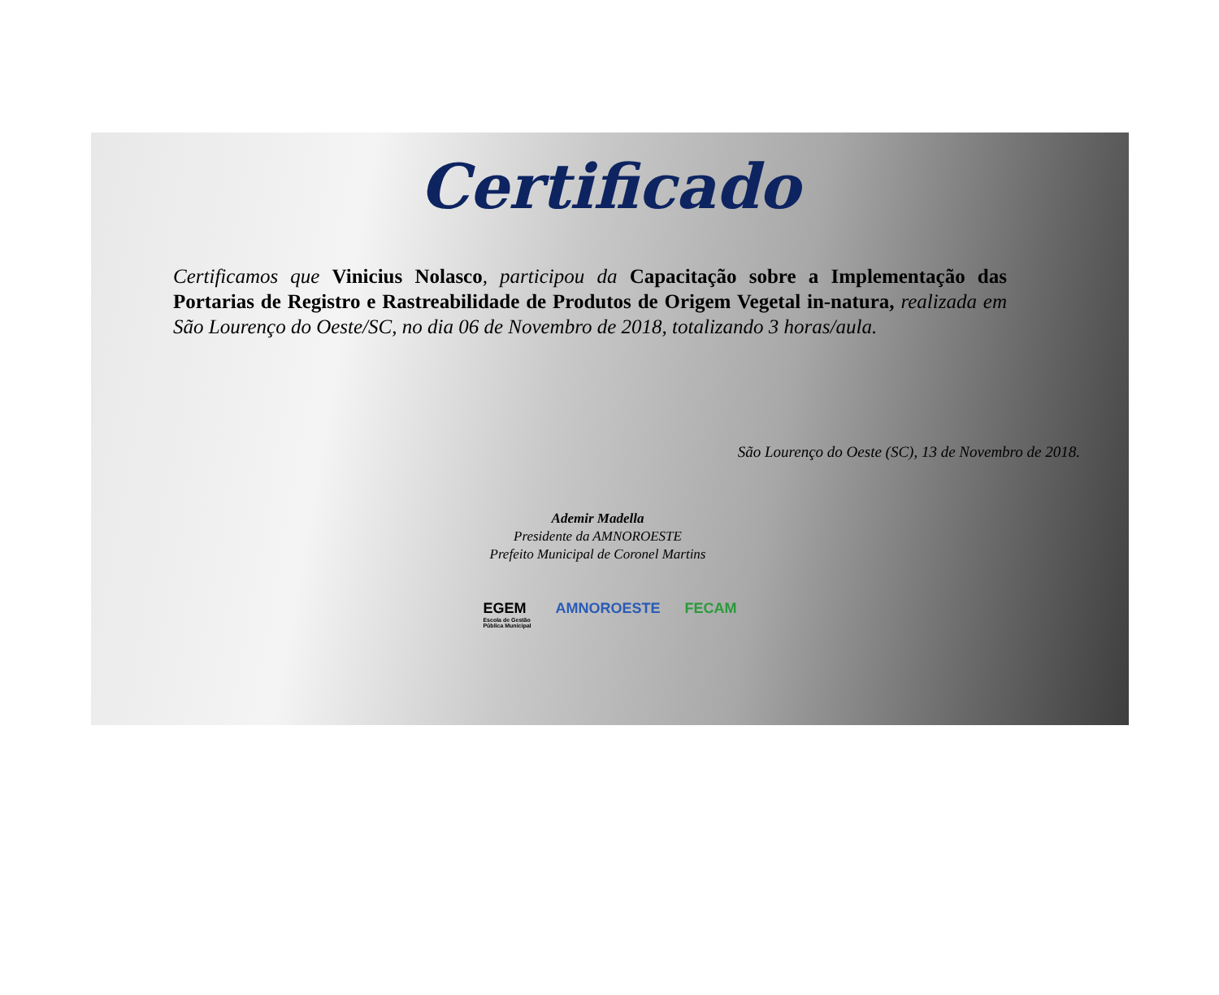Certificado
Certificamos que Vinicius Nolasco, participou da Capacitação sobre a Implementação das Portarias de Registro e Rastreabilidade de Produtos de Origem Vegetal in-natura, realizada em São Lourenço do Oeste/SC, no dia 06 de Novembro de 2018, totalizando 3 horas/aula.
São Lourenço do Oeste (SC), 13 de Novembro de 2018.
Ademir Madella
Presidente da AMNOROESTE
Prefeito Municipal de Coronel Martins
EGEM
Escola de Gestão
Pública Municipal
AMNOROESTE FECAM